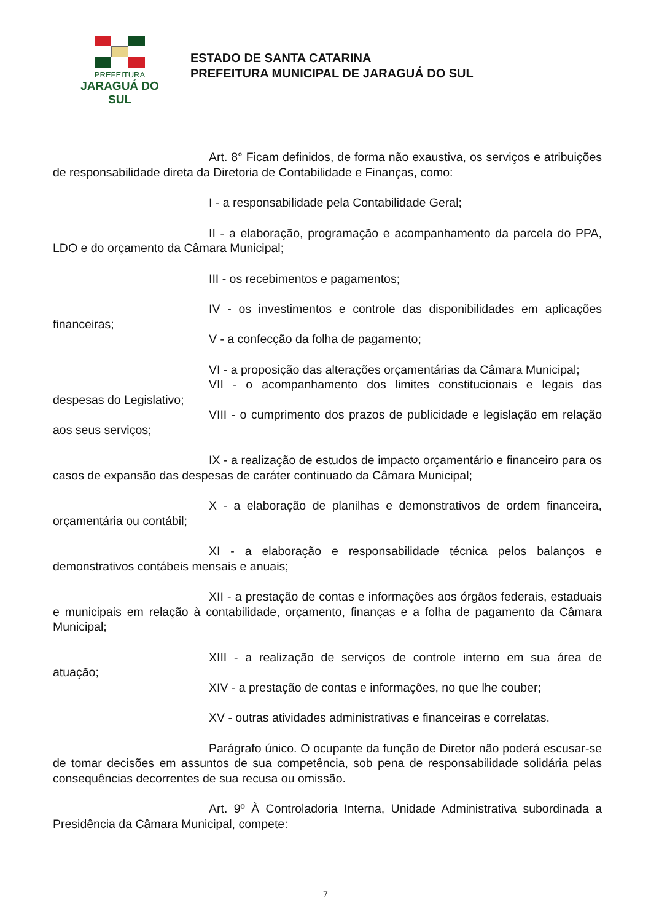PREFEITURA
JARAGUÁ DO SUL
ESTADO DE SANTA CATARINA
PREFEITURA MUNICIPAL DE JARAGUÁ DO SUL
Art. 8° Ficam definidos, de forma não exaustiva, os serviços e atribuições de responsabilidade direta da Diretoria de Contabilidade e Finanças, como:
I - a responsabilidade pela Contabilidade Geral;
II - a elaboração, programação e acompanhamento da parcela do PPA, LDO e do orçamento da Câmara Municipal;
III - os recebimentos e pagamentos;
IV - os investimentos e controle das disponibilidades em aplicações financeiras;
V - a confecção da folha de pagamento;
VI - a proposição das alterações orçamentárias da Câmara Municipal;
VII - o acompanhamento dos limites constitucionais e legais das despesas do Legislativo;
VIII - o cumprimento dos prazos de publicidade e legislação em relação aos seus serviços;
IX - a realização de estudos de impacto orçamentário e financeiro para os casos de expansão das despesas de caráter continuado da Câmara Municipal;
X - a elaboração de planilhas e demonstrativos de ordem financeira, orçamentária ou contábil;
XI - a elaboração e responsabilidade técnica pelos balanços e demonstrativos contábeis mensais e anuais;
XII - a prestação de contas e informações aos órgãos federais, estaduais e municipais em relação à contabilidade, orçamento, finanças e a folha de pagamento da Câmara Municipal;
XIII - a realização de serviços de controle interno em sua área de atuação;
XIV - a prestação de contas e informações, no que lhe couber;
XV - outras atividades administrativas e financeiras e correlatas.
Parágrafo único. O ocupante da função de Diretor não poderá escusar-se de tomar decisões em assuntos de sua competência, sob pena de responsabilidade solidária pelas consequências decorrentes de sua recusa ou omissão.
Art. 9º À Controladoria Interna, Unidade Administrativa subordinada a Presidência da Câmara Municipal, compete:
7